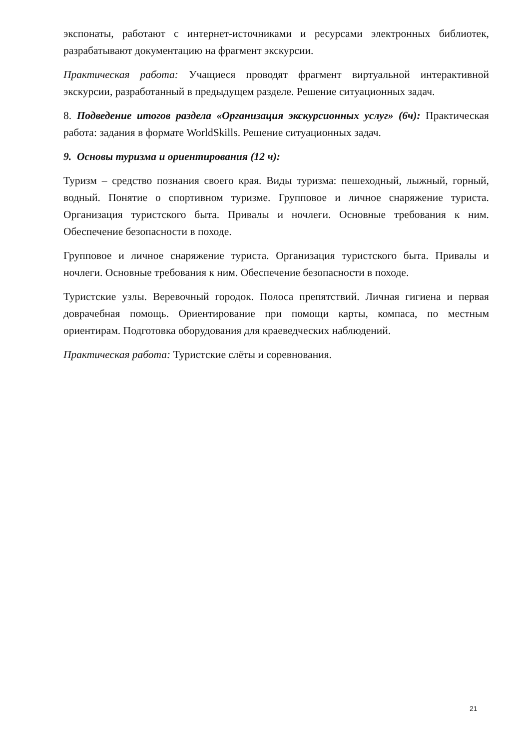экспонаты, работают с интернет-источниками и ресурсами электронных библиотек, разрабатывают документацию на фрагмент экскурсии.
Практическая работа: Учащиеся проводят фрагмент виртуальной интерактивной экскурсии, разработанный в предыдущем разделе. Решение ситуационных задач.
8. Подведение итогов раздела «Организация экскурсионных услуг» (6ч): Практическая работа: задания в формате WorldSkills. Решение ситуационных задач.
9. Основы туризма и ориентирования (12 ч):
Туризм – средство познания своего края. Виды туризма: пешеходный, лыжный, горный, водный. Понятие о спортивном туризме. Групповое и личное снаряжение туриста. Организация туристского быта. Привалы и ночлеги. Основные требования к ним. Обеспечение безопасности в походе.
Групповое и личное снаряжение туриста. Организация туристского быта. Привалы и ночлеги. Основные требования к ним. Обеспечение безопасности в походе.
Туристские узлы. Веревочный городок. Полоса препятствий. Личная гигиена и первая доврачебная помощь. Ориентирование при помощи карты, компаса, по местным ориентирам. Подготовка оборудования для краеведческих наблюдений.
Практическая работа: Туристские слёты и соревнования.
21